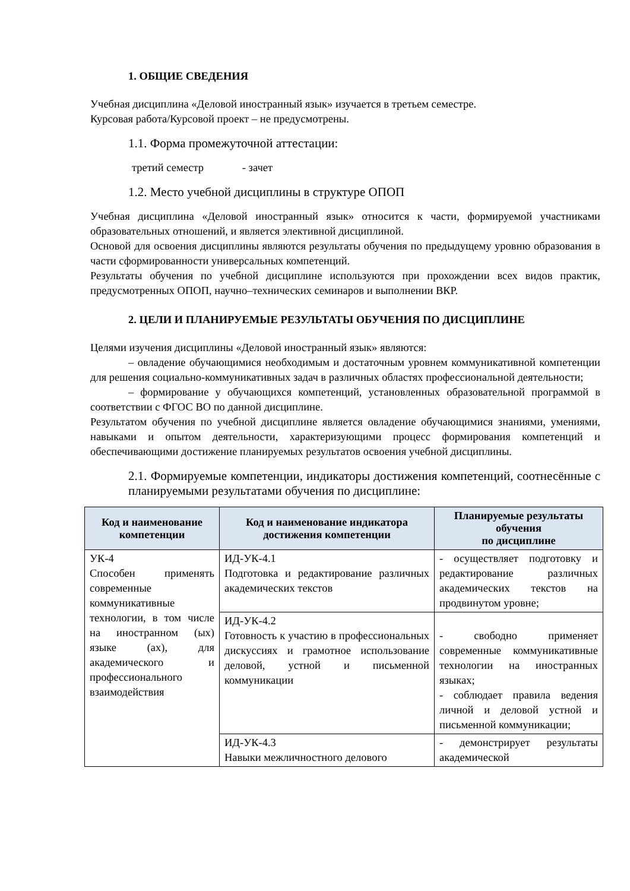1. ОБЩИЕ СВЕДЕНИЯ
Учебная дисциплина «Деловой иностранный язык» изучается в третьем семестре.
Курсовая работа/Курсовой проект – не предусмотрены.
1.1. Форма промежуточной аттестации:
третий семестр - зачет
1.2. Место учебной дисциплины в структуре ОПОП
Учебная дисциплина «Деловой иностранный язык» относится к части, формируемой участниками образовательных отношений, и является элективной дисциплиной.
Основой для освоения дисциплины являются результаты обучения по предыдущему уровню образования в части сформированности универсальных компетенций.
Результаты обучения по учебной дисциплине используются при прохождении всех видов практик, предусмотренных ОПОП, научно–технических семинаров и выполнении ВКР.
2. ЦЕЛИ И ПЛАНИРУЕМЫЕ РЕЗУЛЬТАТЫ ОБУЧЕНИЯ ПО ДИСЦИПЛИНЕ
Целями изучения дисциплины «Деловой иностранный язык» являются:
– овладение обучающимися необходимым и достаточным уровнем коммуникативной компетенции для решения социально-коммуникативных задач в различных областях профессиональной деятельности;
– формирование у обучающихся компетенций, установленных образовательной программой в соответствии с ФГОС ВО по данной дисциплине.
Результатом обучения по учебной дисциплине является овладение обучающимися знаниями, умениями, навыками и опытом деятельности, характеризующими процесс формирования компетенций и обеспечивающими достижение планируемых результатов освоения учебной дисциплины.
2.1. Формируемые компетенции, индикаторы достижения компетенций, соотнесённые с планируемыми результатами обучения по дисциплине:
| Код и наименование компетенции | Код и наименование индикатора достижения компетенции | Планируемые результаты обучения по дисциплине |
| --- | --- | --- |
| УК-4 Способен применять современные коммуникативные технологии, в том числе на иностранном (ых) языке (ах), для академического и профессионального взаимодействия | ИД-УК-4.1 Подготовка и редактирование различных академических текстов | - осуществляет подготовку и редактирование различных академических текстов на продвинутом уровне; |
| | ИД-УК-4.2 Готовность к участию в профессиональных дискуссиях и грамотное использование деловой, устной и письменной коммуникации | - свободно применяет современные коммуникативные технологии на иностранных языках; - соблюдает правила ведения личной и деловой устной и письменной коммуникации; |
| | ИД-УК-4.3 Навыки межличностного делового | - демонстрирует результаты академической |